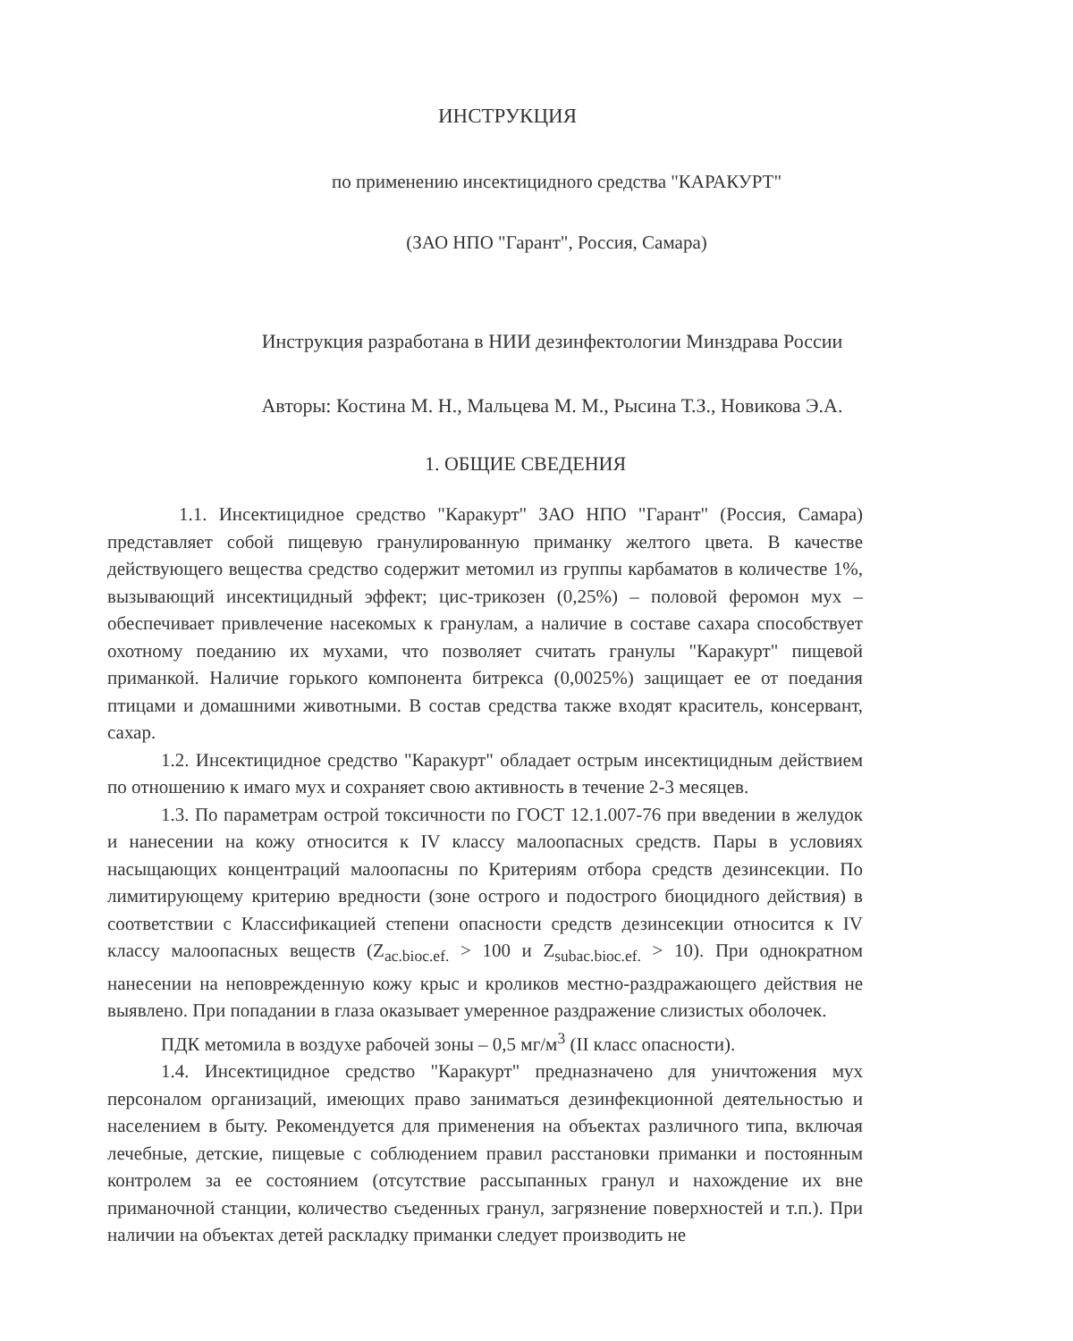ИНСТРУКЦИЯ
по применению инсектицидного средства "КАРАКУРТ"
(ЗАО НПО "Гарант", Россия, Самара)
Инструкция разработана в НИИ дезинфектологии Минздрава России
Авторы: Костина М. Н., Мальцева М. М., Рысина Т.З., Новикова Э.А.
1. ОБЩИЕ СВЕДЕНИЯ
1.1. Инсектицидное средство "Каракурт" ЗАО НПО "Гарант" (Россия, Самара) представляет собой пищевую гранулированную приманку желтого цвета. В качестве действующего вещества средство содержит метомил из группы карбаматов в количестве 1%, вызывающий инсектицидный эффект; цис-трикозен (0,25%) – половой феромон мух – обеспечивает привлечение насекомых к гранулам, а наличие в составе сахара способствует охотному поеданию их мухами, что позволяет считать гранулы "Каракурт" пищевой приманкой. Наличие горького компонента битрекса (0,0025%) защищает ее от поедания птицами и домашними животными. В состав средства также входят краситель, консервант, сахар.
1.2. Инсектицидное средство "Каракурт" обладает острым инсектицидным действием по отношению к имаго мух и сохраняет свою активность в течение 2-3 месяцев.
1.3. По параметрам острой токсичности по ГОСТ 12.1.007-76 при введении в желудок и нанесении на кожу относится к IV классу малоопасных средств. Пары в условиях насыщающих концентраций малоопасны по Критериям отбора средств дезинсекции. По лимитирующему критерию вредности (зоне острого и подострого биоцидного действия) в соответствии с Классификацией степени опасности средств дезинсекции относится к IV классу малоопасных веществ (Z<sub>ac.bioc.ef.</sub> > 100 и Z<sub>subac.bioc.ef.</sub> > 10). При однократном нанесении на неповрежденную кожу крыс и кроликов местно-раздражающего действия не выявлено. При попадании в глаза оказывает умеренное раздражение слизистых оболочек.
ПДК метомила в воздухе рабочей зоны – 0,5 мг/м<sup>3</sup> (II класс опасности).
1.4. Инсектицидное средство "Каракурт" предназначено для уничтожения мух персоналом организаций, имеющих право заниматься дезинфекционной деятельностью и населением в быту. Рекомендуется для применения на объектах различного типа, включая лечебные, детские, пищевые с соблюдением правил расстановки приманки и постоянным контролем за ее состоянием (отсутствие рассыпанных гранул и нахождение их вне приманочной станции, количество съеденных гранул, загрязнение поверхностей и т.п.). При наличии на объектах детей раскладку приманки следует производить не